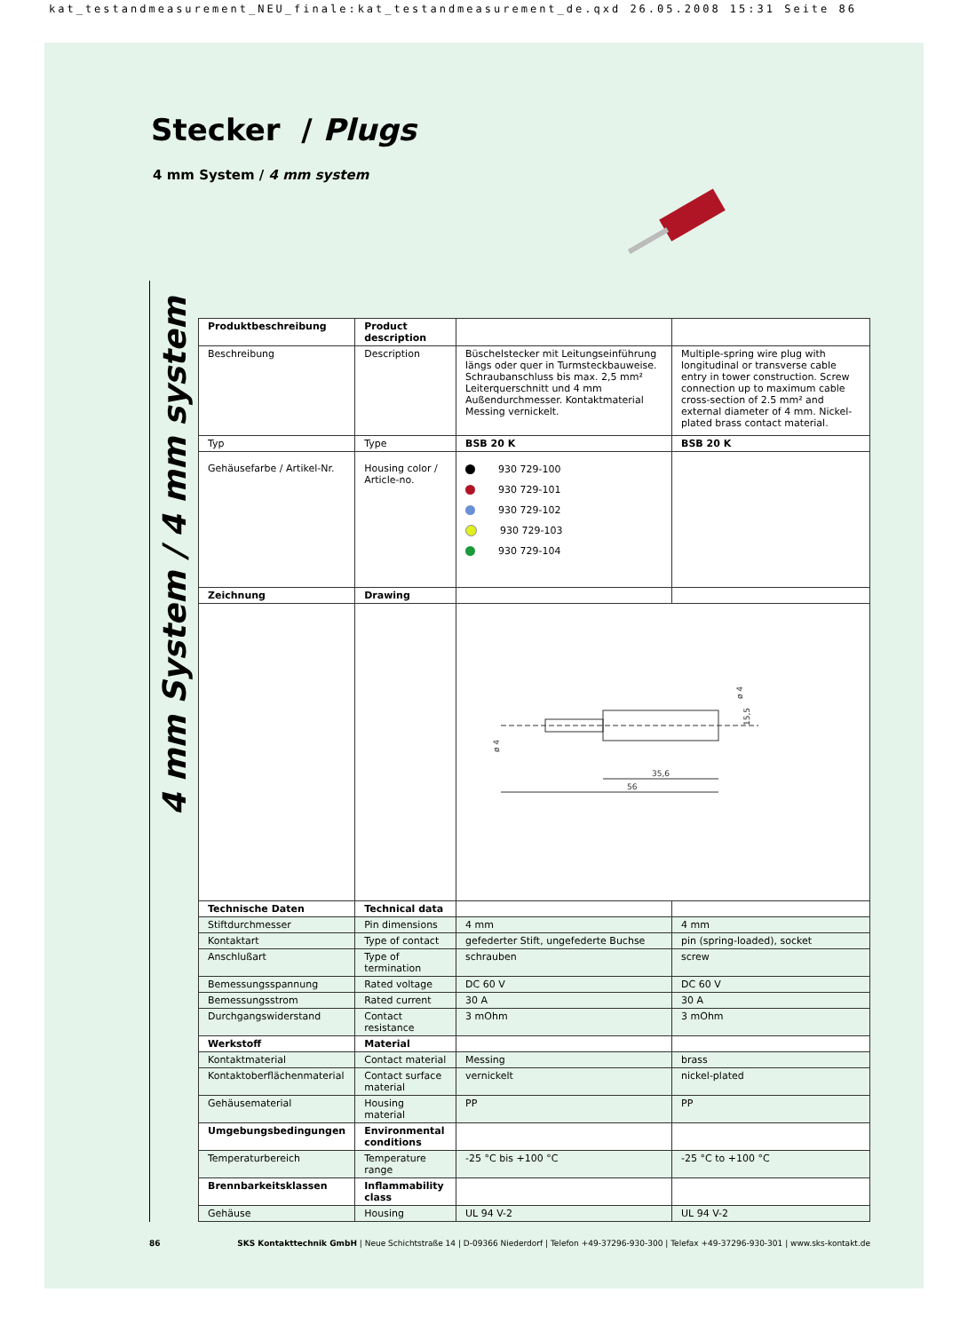kat_testandmeasurement_NEU_finale:kat_testandmeasurement_de.qxd 26.05.2008 15:31 Seite 86
Stecker / Plugs
4 mm System / 4 mm system
4 mm System / 4 mm system
| Produktbeschreibung | Product description | | |
| Beschreibung | Description | Büschelstecker mit Leitungseinführung längs oder quer in Turmsteckbauweise. Schraubanschluss bis max. 2,5 mm² Leiterquerschnitt und 4 mm Außendurchmesser. Kontaktmaterial Messing vernickelt. | Multiple-spring wire plug with longitudinal or transverse cable entry in tower construction. Screw connection up to maximum cable cross-section of 2.5 mm² and external diameter of 4 mm. Nickel-plated brass contact material. |
| Typ | Type | BSB 20 K | BSB 20 K |
| Gehäusefarbe / Artikel-Nr. | Housing color / Article-no. | 930 729-100 930 729-101 930 729-102 930 729-103 930 729-104 | |
| Zeichnung | Drawing | | |
| | | 35,6 56 ø 4 15,5 ø 4 | |
| Technische Daten | Technical data | | |
| Stiftdurchmesser | Pin dimensions | 4 mm | 4 mm |
| Kontaktart | Type of contact | gefederter Stift, ungefederte Buchse | pin (spring-loaded), socket |
| Anschlußart | Type of termination | schrauben | screw |
| Bemessungsspannung | Rated voltage | DC 60 V | DC 60 V |
| Bemessungsstrom | Rated current | 30 A | 30 A |
| Durchgangswiderstand | Contact resistance | 3 mOhm | 3 mOhm |
| Werkstoff | Material | | |
| Kontaktmaterial | Contact material | Messing | brass |
| Kontaktoberflächenmaterial | Contact surface material | vernickelt | nickel-plated |
| Gehäusematerial | Housing material | PP | PP |
| Umgebungsbedingungen | Environmental conditions | | |
| Temperaturbereich | Temperature range | -25 °C bis +100 °C | -25 °C to +100 °C |
| Brennbarkeitsklassen | Inflammability class | | |
| Gehäuse | Housing | UL 94 V-2 | UL 94 V-2 |
86 SKS Kontakttechnik GmbH | Neue Schichtstraße 14 | D-09366 Niederdorf | Telefon +49-37296-930-300 | Telefax +49-37296-930-301 | www.sks-kontakt.de